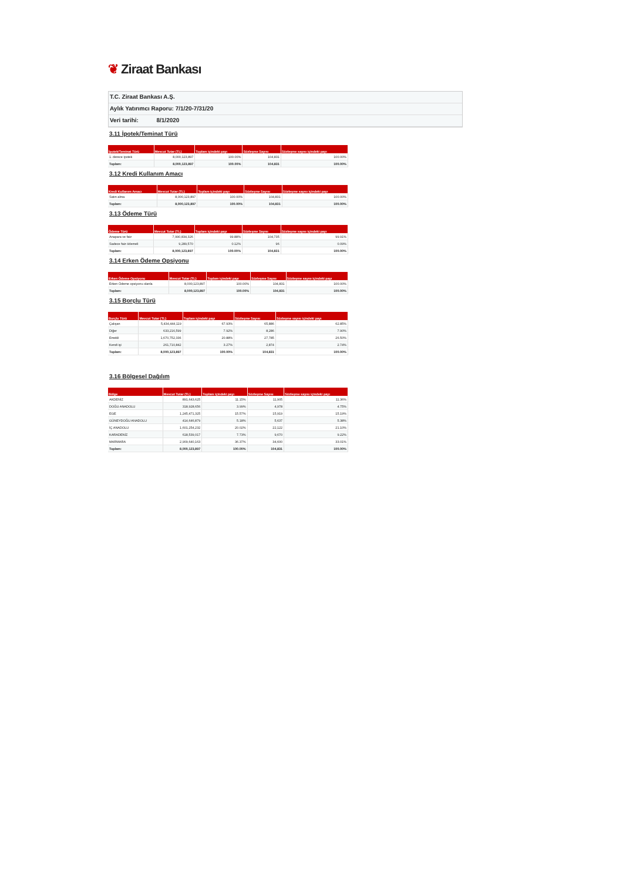❦ Ziraat Bankası
T.C. Ziraat Bankası A.Ş.
Aylık Yatırımcı Raporu: 7/1/20-7/31/20
Veri tarihi: 8/1/2020
3.11 İpotek/Teminat Türü
| İpotek/Teminat Türü | Mevcut Tutar (TL) | Toplam içindeki payı | Sözleşme Sayısı | Sözleşme sayısı içindeki payı |
| --- | --- | --- | --- | --- |
| 1. derece ipotek | 8,000,123,897 | 100.00% | 104,831 | 100.00% |
| Toplam: | 8,000,123,897 | 100.00% | 104,831 | 100.00% |
3.12 Kredi Kullanım Amacı
| Kredi Kullanım Amacı | Mevcut Tutar (TL) | Toplam içindeki payı | Sözleşme Sayısı | Sözleşme sayısı içindeki payı |
| --- | --- | --- | --- | --- |
| Satın alma | 8,000,123,897 | 100.00% | 104,831 | 100.00% |
| Toplam: | 8,000,123,897 | 100.00% | 104,831 | 100.00% |
3.13 Ödeme Türü
| Ödeme Türü | Mevcut Tutar (TL) | Toplam içindeki payı | Sözleşme Sayısı | Sözleşme sayısı içindeki payı |
| --- | --- | --- | --- | --- |
| Anapara ve faiz | 7,990,834,326 | 99.88% | 104,735 | 99.91% |
| Sadece faiz ödemeli | 9,289,570 | 0.12% | 96 | 0.09% |
| Toplam: | 8,000,123,897 | 100.00% | 104,831 | 100.00% |
3.14 Erken Ödeme Opsiyonu
| Erken Ödeme Opsiyonu | Mevcut Tutar (TL) | Toplam içindeki payı | Sözleşme Sayısı | Sözleşme sayısı içindeki payı |
| --- | --- | --- | --- | --- |
| Erken Ödeme opsiyonu olanla | 8,000,123,897 | 100.00% | 104,831 | 100.00% |
| Toplam: | 8,000,123,897 | 100.00% | 104,831 | 100.00% |
3.15 Borçlu Türü
| Borçlu Türü | Mevcut Tutar (TL) | Toplam içindeki payı | Sözleşme Sayısı | Sözleşme sayısı içindeki payı |
| --- | --- | --- | --- | --- |
| Çalışan | 5,434,444,119 | 67.93% | 65,886 | 62.85% |
| Diğer | 633,216,599 | 7.92% | 8,286 | 7.90% |
| Emekli | 1,670,752,336 | 20.88% | 27,785 | 26.50% |
| Kendi işi | 261,710,842 | 3.27% | 2,874 | 2.74% |
| Toplam: | 8,000,123,897 | 100.00% | 104,831 | 100.00% |
3.16 Bölgesel Dağılım
| Bölge | Mevcut Tutar (TL) | Toplam içindeki payı | Sözleşme Sayısı | Sözleşme sayısı içindeki payı |
| --- | --- | --- | --- | --- |
| AKDENİZ | 891,643,625 | 11.15% | 11,905 | 11.36% |
| DOĞU ANADOLU | 318,928,656 | 3.99% | 4,978 | 4.75% |
| EGE | 1,245,471,325 | 15.57% | 15,919 | 15.19% |
| GÜNEYDOĞU ANADOLU | 414,646,879 | 5.18% | 5,637 | 5.38% |
| İÇ ANADOLU | 1,601,254,232 | 20.02% | 22,122 | 21.10% |
| KARADENİZ | 618,539,017 | 7.73% | 9,670 | 9.22% |
| MARMARA | 2,909,640,163 | 36.37% | 34,600 | 33.01% |
| Toplam: | 8,000,123,897 | 100.00% | 104,831 | 100.00% |